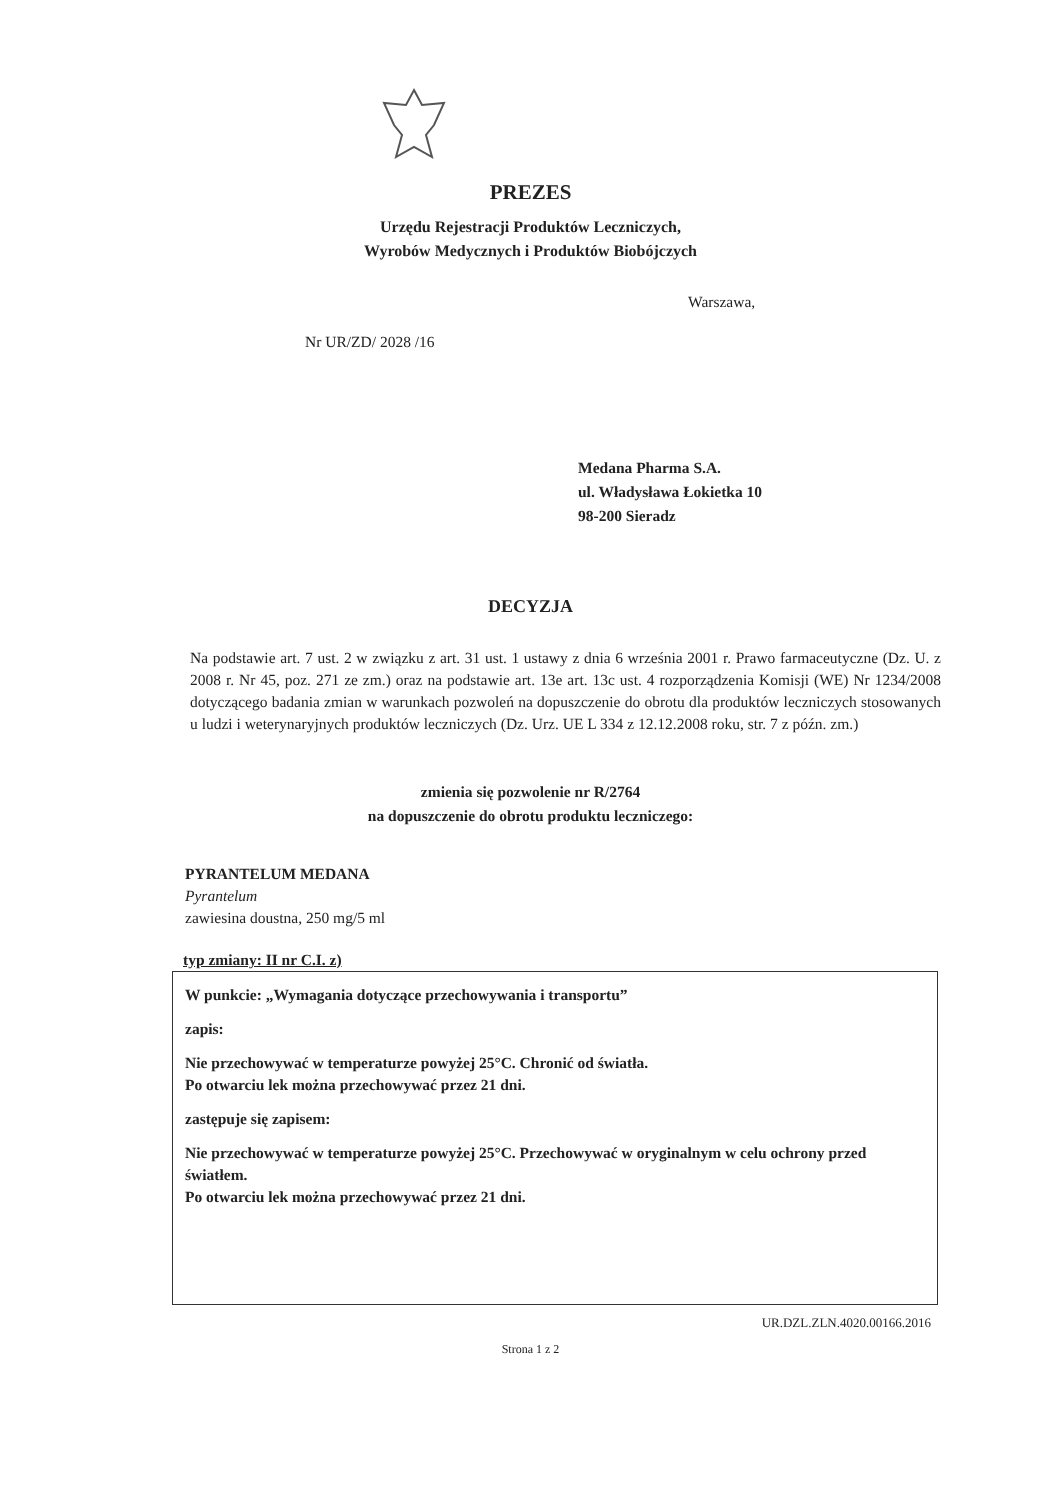PREZES
Urzędu Rejestracji Produktów Leczniczych,
Wyrobów Medycznych i Produktów Biobójczych
Warszawa,
Nr UR/ZD/ 2028 /16
Medana Pharma S.A.
ul. Władysława Łokietka 10
98-200 Sieradz
DECYZJA
Na podstawie art. 7 ust. 2 w związku z art. 31 ust. 1 ustawy z dnia 6 września 2001 r. Prawo farmaceutyczne (Dz. U. z 2008 r. Nr 45, poz. 271 ze zm.) oraz na podstawie art. 13e art. 13c ust. 4 rozporządzenia Komisji (WE) Nr 1234/2008 dotyczącego badania zmian w warunkach pozwoleń na dopuszczenie do obrotu dla produktów leczniczych stosowanych u ludzi i weterynaryjnych produktów leczniczych (Dz. Urz. UE L 334 z 12.12.2008 roku, str. 7 z późn. zm.)
zmienia się pozwolenie nr R/2764
na dopuszczenie do obrotu produktu leczniczego:
PYRANTELUM MEDANA
Pyrantelum
zawiesina doustna, 250 mg/5 ml
typ zmiany: II nr C.I. z)
W punkcie: „Wymagania dotyczące przechowywania i transportu”
zapis:
Nie przechowywać w temperaturze powyżej 25°C. Chronić od światła.
Po otwarciu lek można przechowywać przez 21 dni.
zastępuje się zapisem:
Nie przechowywać w temperaturze powyżej 25°C. Przechowywać w oryginalnym w celu ochrony przed światłem.
Po otwarciu lek można przechowywać przez 21 dni.
UR.DZL.ZLN.4020.00166.2016
Strona 1 z 2